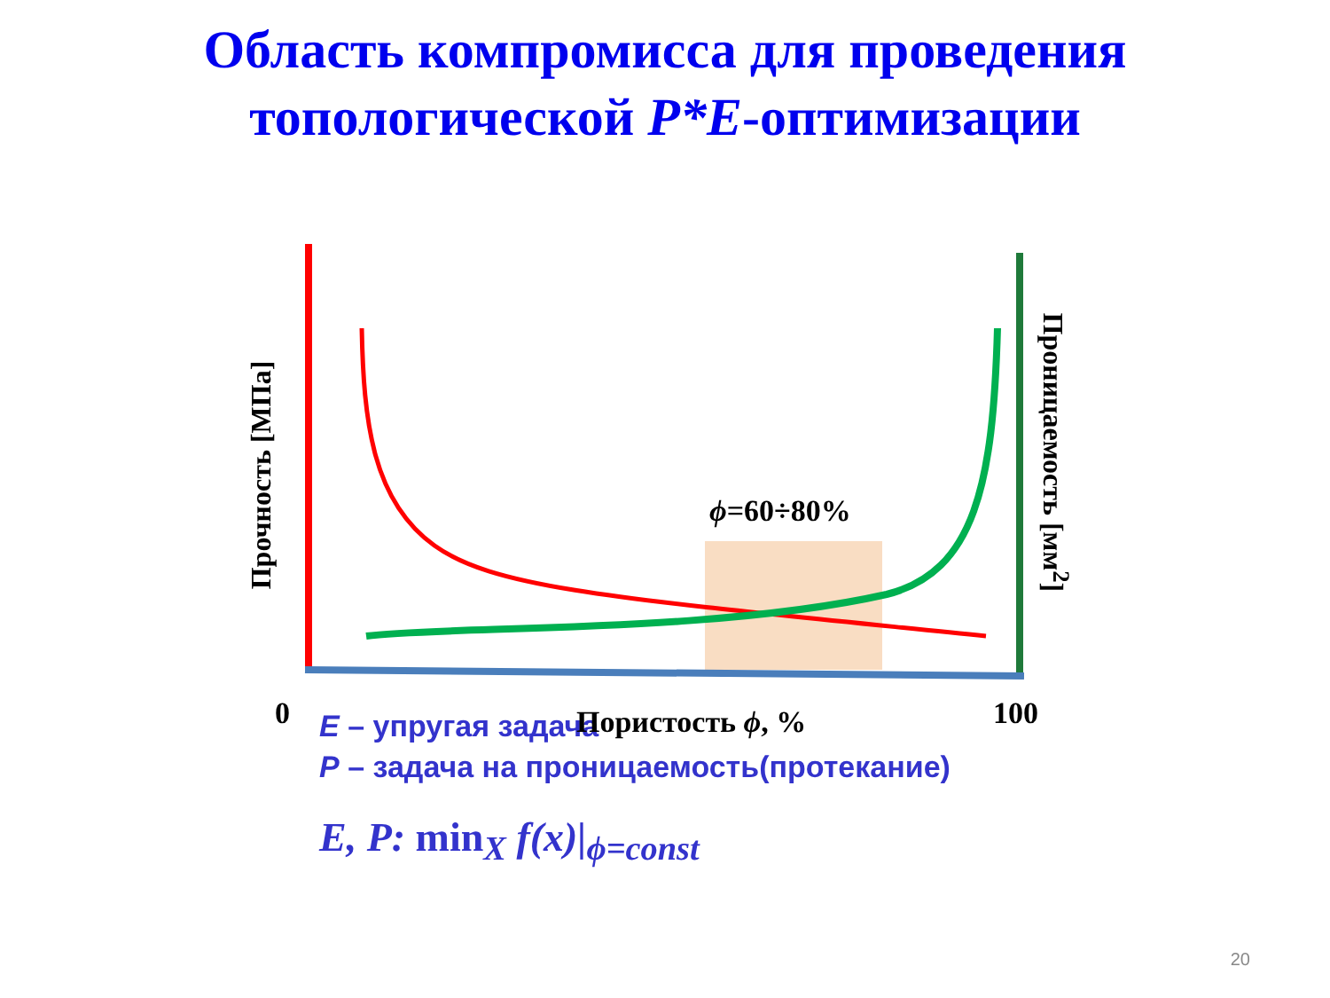Область компромисса для проведения
топологической P*E-оптимизации
Прочность [МПа]
Проницаемость [мм<sup>2</sup>]
ϕ=60÷80%
0 Пористость ϕ, % 100
E – упругая задача
P – задача на проницаемость(протекание)
E, P: min<sub>X</sub> f(x)|<sub>ϕ=const</sub>
20